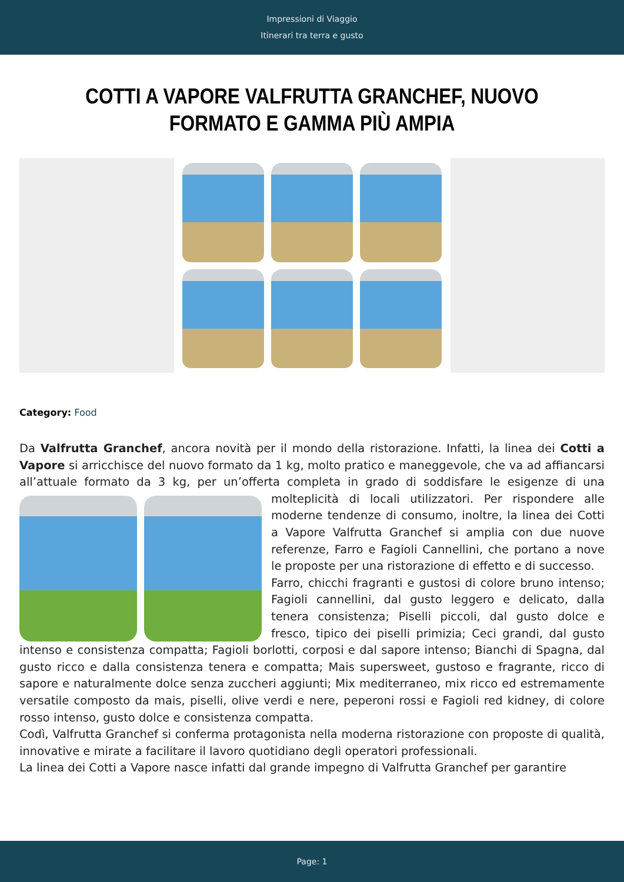Impressioni di Viaggio
Itinerari tra terra e gusto
COTTI A VAPORE VALFRUTTA GRANCHEF, NUOVO FORMATO E GAMMA PIÙ AMPIA
Category: Food
Da Valfrutta Granchef, ancora novità per il mondo della ristorazione. Infatti, la linea dei Cotti a Vapore si arricchisce del nuovo formato da 1 kg, molto pratico e maneggevole, che va ad affiancarsi all’attuale formato da 3 kg, per un’offerta completa in grado di soddisfare le esigenze di una
molteplicità di locali utilizzatori. Per rispondere alle moderne tendenze di consumo, inoltre, la linea dei Cotti a Vapore Valfrutta Granchef si amplia con due nuove referenze, Farro e Fagioli Cannellini, che portano a nove le proposte per una ristorazione di effetto e di successo.
Farro, chicchi fragranti e gustosi di colore bruno intenso; Fagioli cannellini, dal gusto leggero e delicato, dalla tenera consistenza; Piselli piccoli, dal gusto dolce e fresco, tipico dei piselli primizia; Ceci grandi, dal gusto intenso e consistenza compatta; Fagioli borlotti, corposi e dal sapore intenso; Bianchi di Spagna, dal gusto ricco e dalla consistenza tenera e compatta; Mais supersweet, gustoso e fragrante, ricco di sapore e naturalmente dolce senza zuccheri aggiunti; Mix mediterraneo, mix ricco ed estremamente versatile composto da mais, piselli, olive verdi e nere, peperoni rossi e Fagioli red kidney, di colore rosso intenso, gusto dolce e consistenza compatta.
Codì, Valfrutta Granchef si conferma protagonista nella moderna ristorazione con proposte di qualità, innovative e mirate a facilitare il lavoro quotidiano degli operatori professionali.
La linea dei Cotti a Vapore nasce infatti dal grande impegno di Valfrutta Granchef per garantire
Page: 1